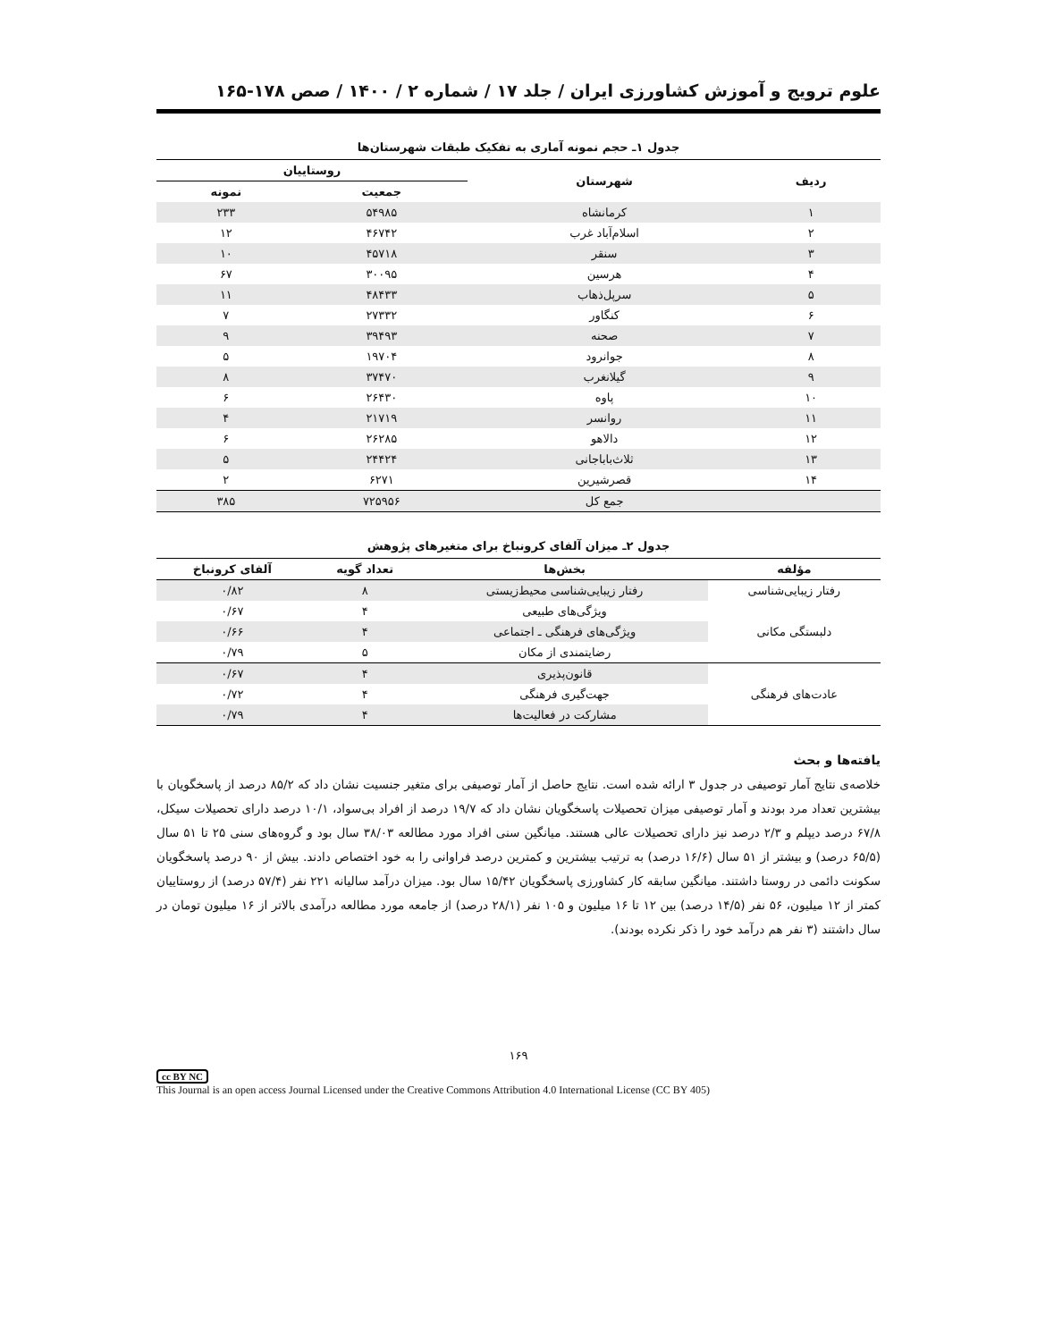علوم ترویج و آموزش کشاورزی ایران / جلد ۱۷ / شماره ۲ / ۱۴۰۰ / صص ۱۷۸-۱۶۵
جدول ۱ـ حجم نمونه آماری به تفکیک طبقات شهرستان‌ها
| ردیف | شهرستان | روستاییان | |
| --- | --- | --- | --- |
| | | جمعیت | نمونه |
| ۱ | کرمانشاه | ۵۴۹۸۵ | ۲۳۳ |
| ۲ | اسلام‌آباد غرب | ۴۶۷۴۲ | ۱۲ |
| ۳ | سنقر | ۴۵۷۱۸ | ۱۰ |
| ۴ | هرسین | ۳۰۰۹۵ | ۶۷ |
| ۵ | سرپل‌ذهاب | ۴۸۴۳۳ | ۱۱ |
| ۶ | کنگاور | ۲۷۳۳۲ | ۷ |
| ۷ | صحنه | ۳۹۴۹۳ | ۹ |
| ۸ | جوانرود | ۱۹۷۰۴ | ۵ |
| ۹ | گیلانغرب | ۳۷۴۷۰ | ۸ |
| ۱۰ | پاوه | ۲۶۴۳۰ | ۶ |
| ۱۱ | روانسر | ۲۱۷۱۹ | ۴ |
| ۱۲ | دالاهو | ۲۶۲۸۵ | ۶ |
| ۱۳ | ثلاث‌باباجانی | ۲۴۴۲۴ | ۵ |
| ۱۴ | قصرشیرین | ۶۲۷۱ | ۲ |
| | جمع کل | ۷۲۵۹۵۶ | ۳۸۵ |
جدول ۲ـ میزان آلفای کرونباخ برای متغیرهای پژوهش
| مؤلفه | بخش‌ها | تعداد گویه | آلفای کرونباخ |
| --- | --- | --- | --- |
| رفتار زیبایی‌شناسی | رفتار زیبایی‌شناسی محیط‌زیستی | ۸ | ۰/۸۲ |
| دلبستگی مکانی | ویژگی‌های طبیعی | ۴ | ۰/۶۷ |
| | ویژگی‌های فرهنگی ـ اجتماعی | ۴ | ۰/۶۶ |
| | رضایتمندی از مکان | ۵ | ۰/۷۹ |
| عادت‌های فرهنگی | قانون‌پذیری | ۴ | ۰/۶۷ |
| | جهت‌گیری فرهنگی | ۴ | ۰/۷۲ |
| | مشارکت در فعالیت‌ها | ۴ | ۰/۷۹ |
یافته‌ها و بحث
خلاصه‌ی نتایج آمار توصیفی در جدول ۳ ارائه شده است. نتایج حاصل از آمار توصیفی برای متغیر جنسیت نشان داد که ۸۵/۲ درصد از پاسخگویان با بیشترین تعداد مرد بودند و آمار توصیفی میزان تحصیلات پاسخگویان نشان داد که ۱۹/۷ درصد از افراد بی‌سواد، ۱۰/۱ درصد دارای تحصیلات سیکل، ۶۷/۸ درصد دیپلم و ۲/۳ درصد نیز دارای تحصیلات عالی هستند. میانگین سنی افراد مورد مطالعه ۳۸/۰۳ سال بود و گروه‌های سنی ۲۵ تا ۵۱ سال (۶۵/۵ درصد) و بیشتر از ۵۱ سال (۱۶/۶ درصد) به ترتیب بیشترین و کمترین درصد فراوانی را به خود اختصاص دادند. بیش از ۹۰ درصد پاسخگویان سکونت دائمی در روستا داشتند. میانگین سابقه کار کشاورزی پاسخگویان ۱۵/۴۲ سال بود. میزان درآمد سالیانه ۲۲۱ نفر (۵۷/۴ درصد) از روستاییان کمتر از ۱۲ میلیون، ۵۶ نفر (۱۴/۵ درصد) بین ۱۲ تا ۱۶ میلیون و ۱۰۵ نفر (۲۸/۱ درصد) از جامعه مورد مطالعه درآمدی بالاتر از ۱۶ میلیون تومان در سال داشتند (۳ نفر هم درآمد خود را ذکر نکرده بودند).
۱۶۹
cc BY NC
This Journal is an open access Journal Licensed under the Creative Commons Attribution 4.0 International License (CC BY 405)